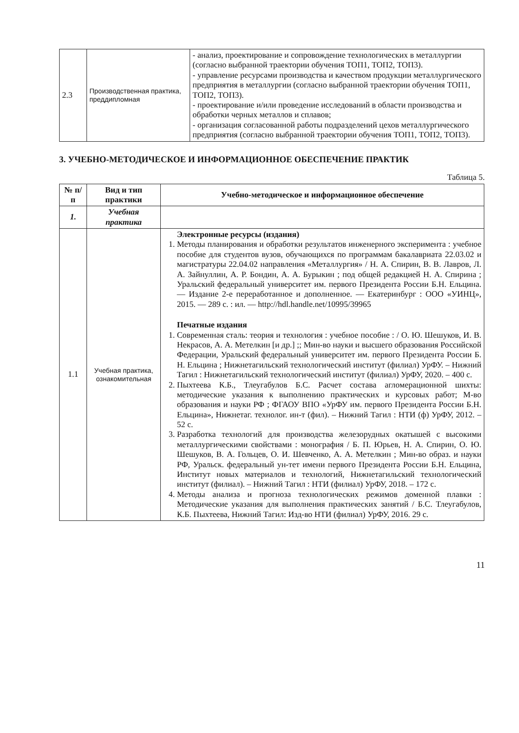| 2.3 | Производственная практика, преддипломная | - анализ, проектирование и сопровождение технологических в металлургии (согласно выбранной траектории обучения ТОП1, ТОП2, ТОП3). - управление ресурсами производства и качеством продукции металлургического предприятия в металлургии (согласно выбранной траектории обучения ТОП1, ТОП2, ТОП3). - проектирование и/или проведение исследований в области производства и обработки черных металлов и сплавов; - организация согласованной работы подразделений цехов металлургического предприятия (согласно выбранной траектории обучения ТОП1, ТОП2, ТОП3). |
3. УЧЕБНО-МЕТОДИЧЕСКОЕ И ИНФОРМАЦИОННОЕ ОБЕСПЕЧЕНИЕ ПРАКТИК
Таблица 5.
| № п/п | Вид и тип практики | Учебно-методическое и информационное обеспечение |
| --- | --- | --- |
| 1. | Учебная практика | |
| 1.1 | Учебная практика, ознакомительная | Электронные ресурсы (издания) 1. Методы планирования и обработки результатов инженерного эксперимента : учебное пособие для студентов вузов, обучающихся по программам бакалавриата 22.03.02 и магистратуры 22.04.02 направления «Металлургия» / Н. А. Спирин, В. В. Лавров, Л. А. Зайнуллин, А. Р. Бондин, А. А. Бурыкин ; под общей редакцией Н. А. Спирина ; Уральский федеральный университет им. первого Президента России Б.Н. Ельцина. — Издание 2-е переработанное и дополненное. — Екатеринбург : ООО «УИНЦ», 2015. — 289 с. : ил. — http://hdl.handle.net/10995/39965 Печатные издания 1. Современная сталь: теория и технология : учебное пособие : / О. Ю. Шешуков, И. В. Некрасов, А. А. Метелкин [и др.] ;; Мин-во науки и высшего образования Российской Федерации, Уральский федеральный университет им. первого Президента России Б. Н. Ельцина ; Нижнетагильский технологический институт (филиал) УрФУ. – Нижний Тагил : Нижнетагильский технологический институт (филиал) УрФУ, 2020. – 400 с. 2. Пыхтеева К.Б., Тлеугабулов Б.С. Расчет состава агломерационной шихты: методические указания к выполнению практических и курсовых работ; М-во образования и науки РФ ; ФГАОУ ВПО «УрФУ им. первого Президента России Б.Н. Ельцина», Нижнетаг. технолог. ин-т (фил). – Нижний Тагил : НТИ (ф) УрФУ, 2012. – 52 с. 3. Разработка технологий для производства железорудных окатышей с высокими металлургическими свойствами : монография / Б. П. Юрьев, Н. А. Спирин, О. Ю. Шешуков, В. А. Гольцев, О. И. Шевченко, А. А. Метелкин ; Мин-во образ. и науки РФ, Уральск. федеральный ун-тет имени первого Президента России Б.Н. Ельцина, Институт новых материалов и технологий, Нижнетагильский технологический институт (филиал). – Нижний Тагил : НТИ (филиал) УрФУ, 2018. – 172 с. 4. Методы анализа и прогноза технологических режимов доменной плавки : Методические указания для выполнения практических занятий / Б.С. Тлеугабулов, К.Б. Пыхтеева, Нижний Тагил: Изд-во НТИ (филиал) УрФУ, 2016. 29 с. |
11